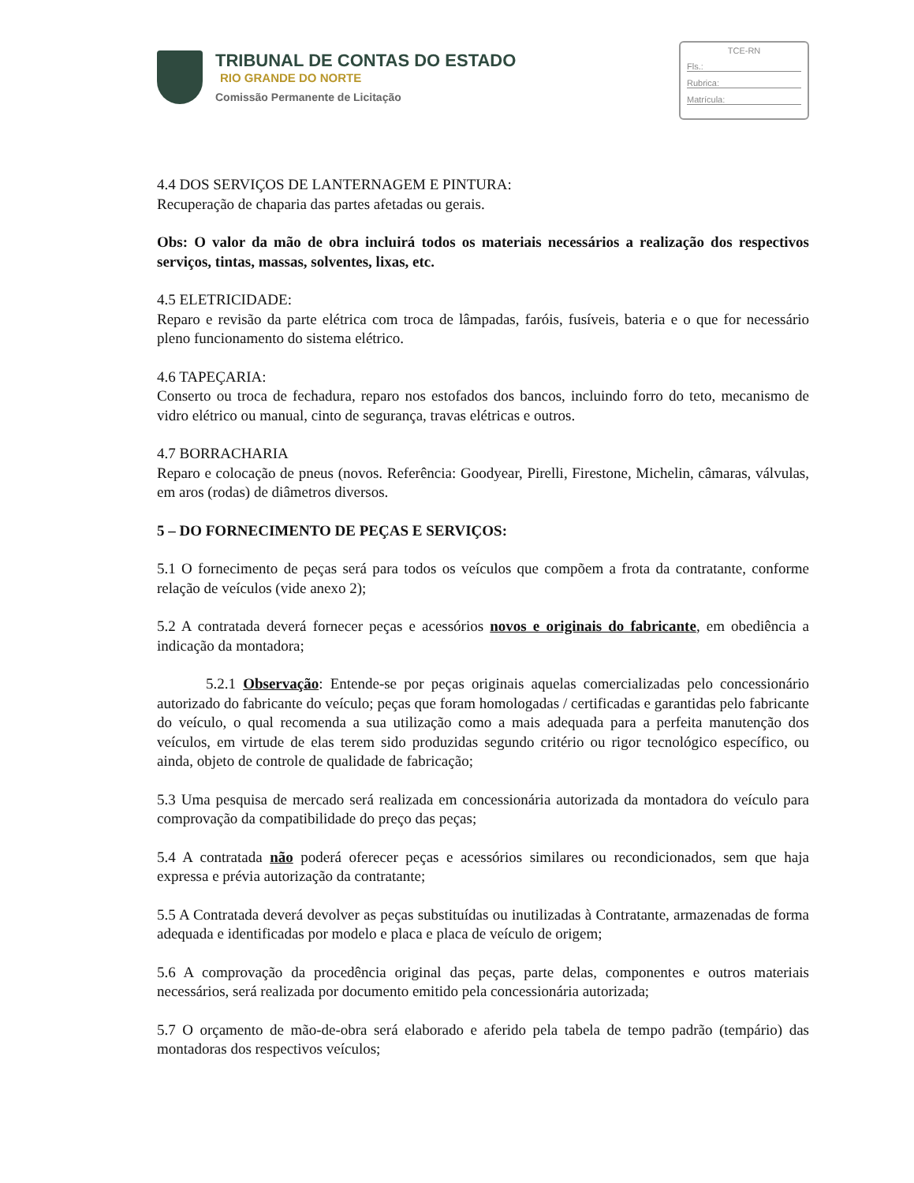TRIBUNAL DE CONTAS DO ESTADO
RIO GRANDE DO NORTE
Comissão Permanente de Licitação
TCE-RN
Fls.:
Rubrica:
Matrícula:
4.4 DOS SERVIÇOS DE LANTERNAGEM E PINTURA:
Recuperação de chaparia das partes afetadas ou gerais.
Obs: O valor da mão de obra incluirá todos os materiais necessários a realização dos respectivos serviços, tintas, massas, solventes, lixas, etc.
4.5 ELETRICIDADE:
Reparo e revisão da parte elétrica com troca de lâmpadas, faróis, fusíveis, bateria e o que for necessário pleno funcionamento do sistema elétrico.
4.6 TAPEÇARIA:
Conserto ou troca de fechadura, reparo nos estofados dos bancos, incluindo forro do teto, mecanismo de vidro elétrico ou manual, cinto de segurança, travas elétricas e outros.
4.7 BORRACHARIA
Reparo e colocação de pneus (novos. Referência: Goodyear, Pirelli, Firestone, Michelin, câmaras, válvulas, em aros (rodas) de diâmetros diversos.
5 – DO FORNECIMENTO DE PEÇAS E SERVIÇOS:
5.1 O fornecimento de peças será para todos os veículos que compõem a frota da contratante, conforme relação de veículos (vide anexo 2);
5.2 A contratada deverá fornecer peças e acessórios novos e originais do fabricante, em obediência a indicação da montadora;
5.2.1 Observação: Entende-se por peças originais aquelas comercializadas pelo concessionário autorizado do fabricante do veículo; peças que foram homologadas / certificadas e garantidas pelo fabricante do veículo, o qual recomenda a sua utilização como a mais adequada para a perfeita manutenção dos veículos, em virtude de elas terem sido produzidas segundo critério ou rigor tecnológico específico, ou ainda, objeto de controle de qualidade de fabricação;
5.3 Uma pesquisa de mercado será realizada em concessionária autorizada da montadora do veículo para comprovação da compatibilidade do preço das peças;
5.4 A contratada não poderá oferecer peças e acessórios similares ou recondicionados, sem que haja expressa e prévia autorização da contratante;
5.5 A Contratada deverá devolver as peças substituídas ou inutilizadas à Contratante, armazenadas de forma adequada e identificadas por modelo e placa e placa de veículo de origem;
5.6 A comprovação da procedência original das peças, parte delas, componentes e outros materiais necessários, será realizada por documento emitido pela concessionária autorizada;
5.7 O orçamento de mão-de-obra será elaborado e aferido pela tabela de tempo padrão (tempário) das montadoras dos respectivos veículos;